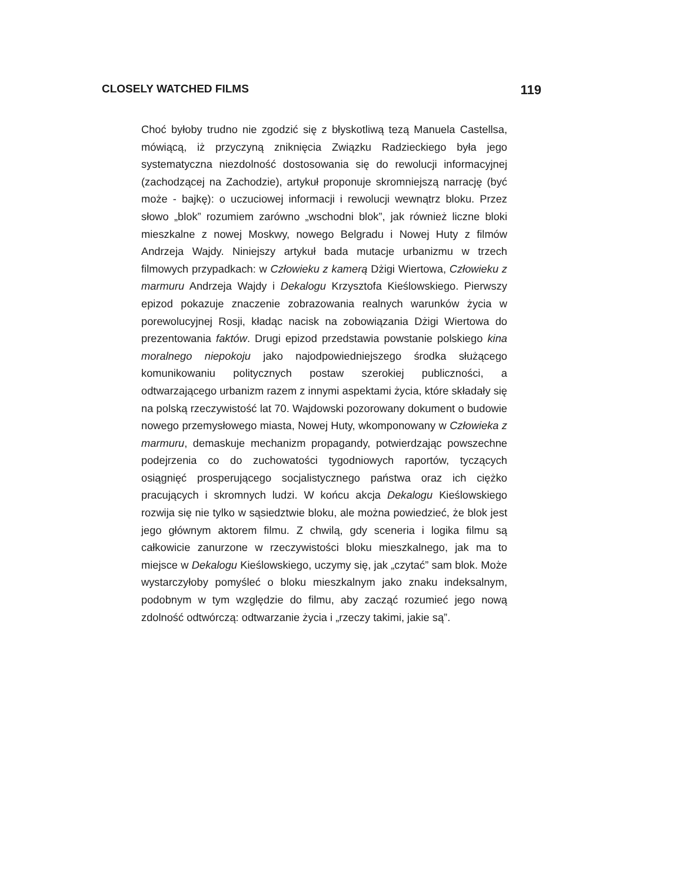CLOSELY WATCHED FILMS 119
Choć byłoby trudno nie zgodzić się z błyskotliwą tezą Manuela Castellsa, mówiącą, iż przyczyną zniknięcia Związku Radzieckiego była jego systematyczna niezdolność dostosowania się do rewolucji informacyjnej (zachodzącej na Zachodzie), artykuł proponuje skromniejszą narrację (być może - bajkę): o uczuciowej informacji i rewolucji wewnątrz bloku. Przez słowo „blok” rozumiem zarówno „wschodni blok”, jak również liczne bloki mieszkalne z nowej Moskwy, nowego Belgradu i Nowej Huty z filmów Andrzeja Wajdy. Niniejszy artykuł bada mutacje urbanizmu w trzech filmowych przypadkach: w Człowieku z kamerą Dżigi Wiertowa, Człowieku z marmuru Andrzeja Wajdy i Dekalogu Krzysztofa Kieślowskiego. Pierwszy epizod pokazuje znaczenie zobrazowania realnych warunków życia w porewolucyjnej Rosji, kładąc nacisk na zobowiązania Dżigi Wiertowa do prezentowania faktów. Drugi epizod przedstawia powstanie polskiego kina moralnego niepokoju jako najodpowiedniejszego środka służącego komunikowaniu politycznych postaw szerokiej publiczności, a odtwarzającego urbanizm razem z innymi aspektami życia, które składały się na polską rzeczywistość lat 70. Wajdowski pozorowany dokument o budowie nowego przemysłowego miasta, Nowej Huty, wkomponowany w Człowieka z marmuru, demaskuje mechanizm propagandy, potwierdzając powszechne podejrzenia co do zuchowatości tygodniowych raportów, tyczących osiągnięć prosperującego socjalistycznego państwa oraz ich ciężko pracujących i skromnych ludzi. W końcu akcja Dekalogu Kieślowskiego rozwija się nie tylko w sąsiedztwie bloku, ale można powiedzieć, że blok jest jego głównym aktorem filmu. Z chwilą, gdy sceneria i logika filmu są całkowicie zanurzone w rzeczywistości bloku mieszkalnego, jak ma to miejsce w Dekalogu Kieślowskiego, uczymy się, jak „czytać” sam blok. Może wystarczyłoby pomyśleć o bloku mieszkalnym jako znaku indeksalnym, podobnym w tym względzie do filmu, aby zacząć rozumieć jego nową zdolność odtwórczą: odtwarzanie życia i „rzeczy takimi, jakie są”.